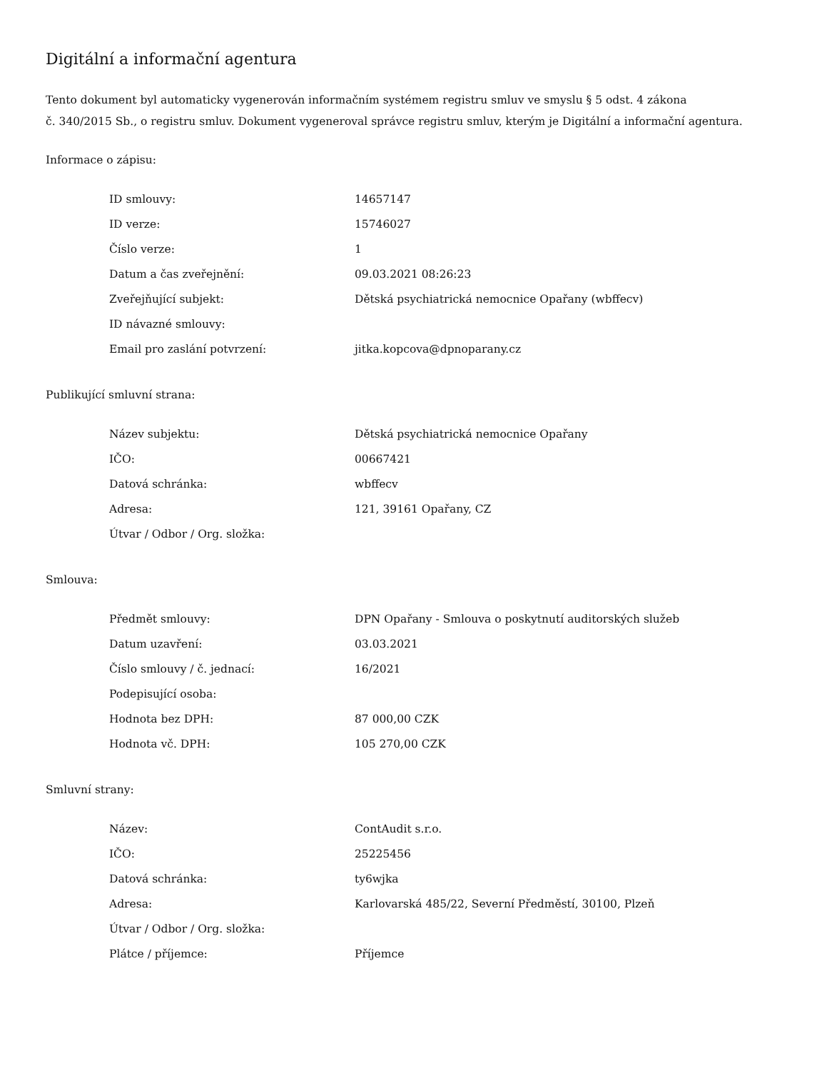Digitální a informační agentura
Tento dokument byl automaticky vygenerován informačním systémem registru smluv ve smyslu § 5 odst. 4 zákona
č. 340/2015 Sb., o registru smluv. Dokument vygeneroval správce registru smluv, kterým je Digitální a informační agentura.
Informace o zápisu:
| ID smlouvy: | 14657147 |
| ID verze: | 15746027 |
| Číslo verze: | 1 |
| Datum a čas zveřejnění: | 09.03.2021 08:26:23 |
| Zveřejňující subjekt: | Dětská psychiatrická nemocnice Opařany (wbffecv) |
| ID návazné smlouvy: | |
| Email pro zaslání potvrzení: | jitka.kopcova@dpnoparany.cz |
Publikující smluvní strana:
| Název subjektu: | Dětská psychiatrická nemocnice Opařany |
| IČO: | 00667421 |
| Datová schránka: | wbffecv |
| Adresa: | 121, 39161 Opařany, CZ |
| Útvar / Odbor / Org. složka: | |
Smlouva:
| Předmět smlouvy: | DPN Opařany - Smlouva o poskytnutí auditorských služeb |
| Datum uzavření: | 03.03.2021 |
| Číslo smlouvy / č. jednací: | 16/2021 |
| Podepisující osoba: | |
| Hodnota bez DPH: | 87 000,00 CZK |
| Hodnota vč. DPH: | 105 270,00 CZK |
Smluvní strany:
| Název: | ContAudit s.r.o. |
| IČO: | 25225456 |
| Datová schránka: | ty6wjka |
| Adresa: | Karlovarská 485/22, Severní Předměstí, 30100, Plzeň |
| Útvar / Odbor / Org. složka: | |
| Plátce / příjemce: | Příjemce |